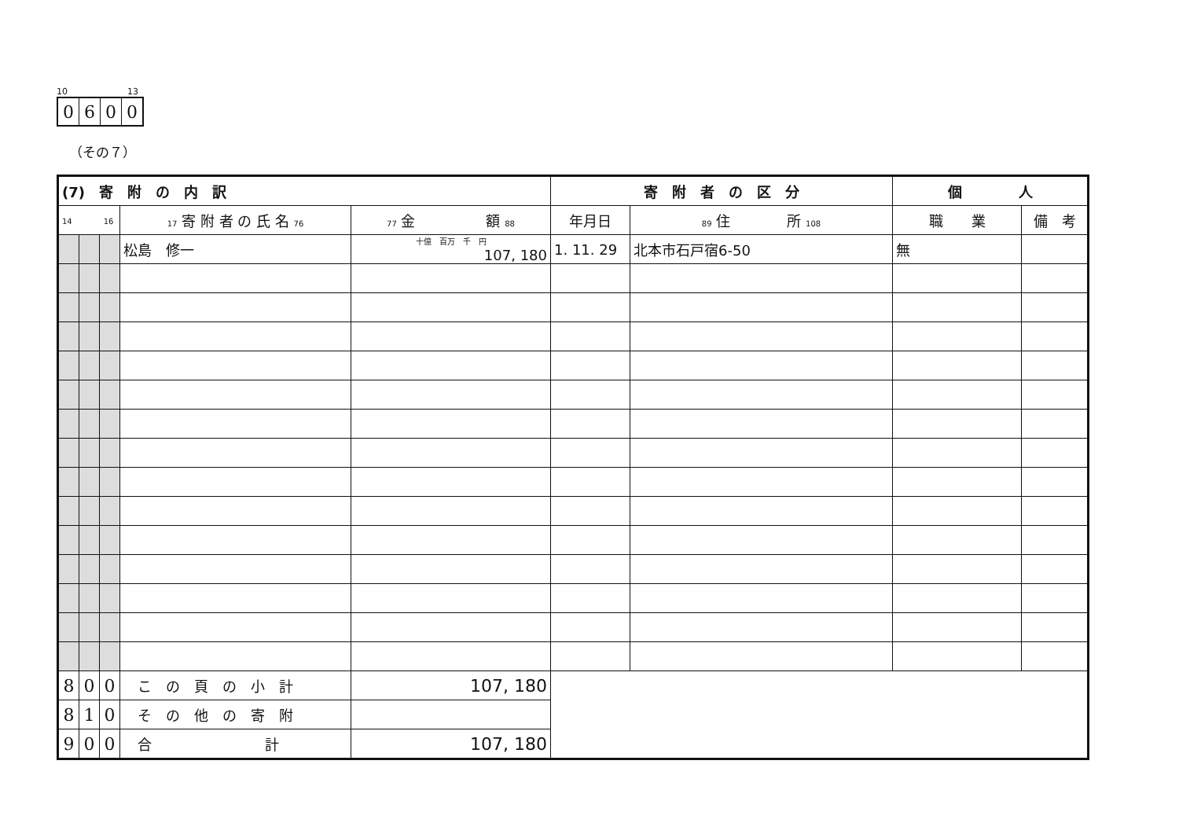10 13
| 0 | 6 | 0 | 0 |
（その７）
| (7) 寄 附 の 内 訳 | | | | | 寄 附 者 の 区 分 | | 個 人 | |
| --- | --- | --- | --- | --- | --- | --- | --- | --- |
| 14 16 | | | 17 寄 附 者 の 氏 名 76 | 77 金 額 88 | 年月日 | 89 住 所 108 | 職 業 | 備 考 |
| | | | 松島 修一 | 十億 百万 千 円 107, 180 | 1. 11. 29 | 北本市石戸宿6-50 | 無 | |
| 8 | 0 | 0 | こ の 頁 の 小 計 | 107, 180 | | | | |
| 8 | 1 | 0 | そ の 他 の 寄 附 | | | | | |
| 9 | 0 | 0 | 合 計 | 107, 180 | | | | |